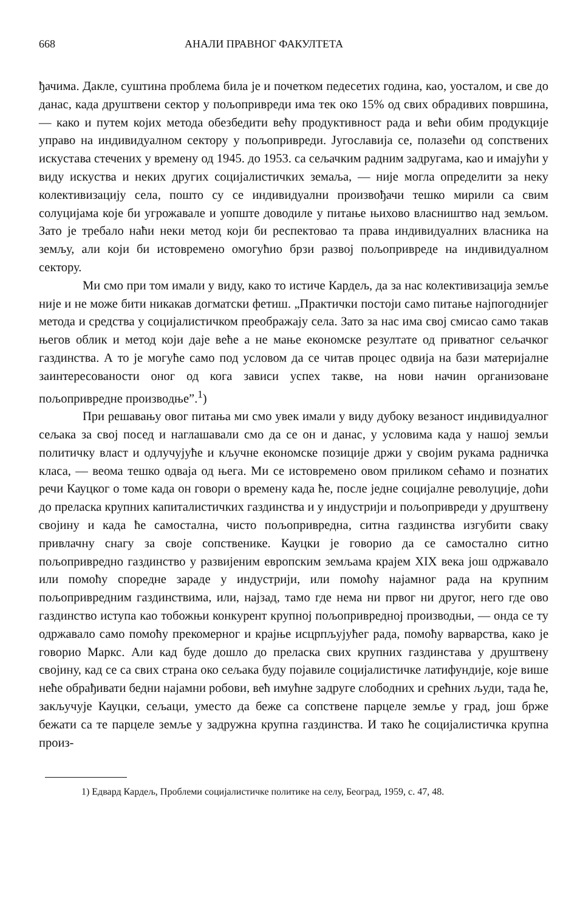668 АНАЛИ ПРАВНОГ ФАКУЛТЕТА
ђачима. Дакле, суштина проблема била је и почетком педесетих година, као, уосталом, и све до данас, када друштвени сектор у пољопривреди има тек око 15% од свих обрадивих површина, — како и путем којих метода обезбедити већу продуктивност рада и већи обим продукције управо на индивидуалном сектору у пољопривреди. Југославија се, полазећи од сопствених искустава стечених у времену од 1945. до 1953. са сељачким радним задругама, као и имајући у виду искуства и неких других социјалистичких земаља, — није могла определити за неку колективизацију села, пошто су се индивидуални произвођачи тешко мирили са свим солуцијама које би угрожавале и уопште доводиле у питање њихово власништво над земљом. Зато је требало наћи неки метод који би респектовао та права индивидуалних власника на земљу, али који би истовремено омогућио брзи развој пољопривреде на индивидуалном сектору.
Ми смо при том имали у виду, како то истиче Кардељ, да за нас колективизација земље није и не може бити никакав догматски фетиш. „Практички постоји само питање најпогоднијег метода и средства у социјалистичком преображају села. Зато за нас има свој смисао само такав његов облик и метод који даје веће а не мање економске резултате од приватног сељачког газдинства. А то је могуће само под условом да се читав процес одвија на бази материјалне заинтересованости оног од кога зависи успех такве, на нови начин организоване пољопривредне производње”.<sup>1</sup>)
При решавању овог питања ми смо увек имали у виду дубоку везаност индивидуалног сељака за свој посед и наглашавали смо да се он и данас, у условима када у нашој земљи политичку власт и одлучујуће и кључне економске позиције држи у својим рукама радничка класа, — веома тешко одваја од њега. Ми се истовремено овом приликом сећамо и познатих речи Кауцког о томе када он говори о времену када ће, после једне социјалне револуције, доћи до преласка крупних капиталистичких газдинства и у индустрији и пољопривреди у друштвену својину и када ће самостална, чисто пољопривредна, ситна газдинства изгубити сваку привлачну снагу за своје сопственике. Кауцки је говорио да се самостално ситно пољопривредно газдинство у развијеним европским земљама крајем XIX века још одржавало или помоћу споредне зараде у индустрији, или помоћу најамног рада на крупним пољопривредним газдинствима, или, најзад, тамо где нема ни првог ни другог, него где ово газдинство иступа као тобожњи конкурент крупној пољопривредној производњи, — онда се ту одржавало само помоћу прекомерног и крајње исцрпљујућег рада, помоћу варварства, како је говорио Маркс. Али кад буде дошло до преласка свих крупних газдинстава у друштвену својину, кад се са свих страна око сељака буду појавиле социјалистичке латифундије, које више неће обрађивати бедни најамни робови, већ имућне задруге слободних и срећних људи, тада ће, закључује Кауцки, сељаци, уместо да беже са сопствене парцеле земље у град, још брже бежати са те парцеле земље у задружна крупна газдинства. И тако ће социјалистичка крупна произ-
1) Едвард Кардељ, Проблеми социјалистичке политике на селу, Београд, 1959, с. 47, 48.